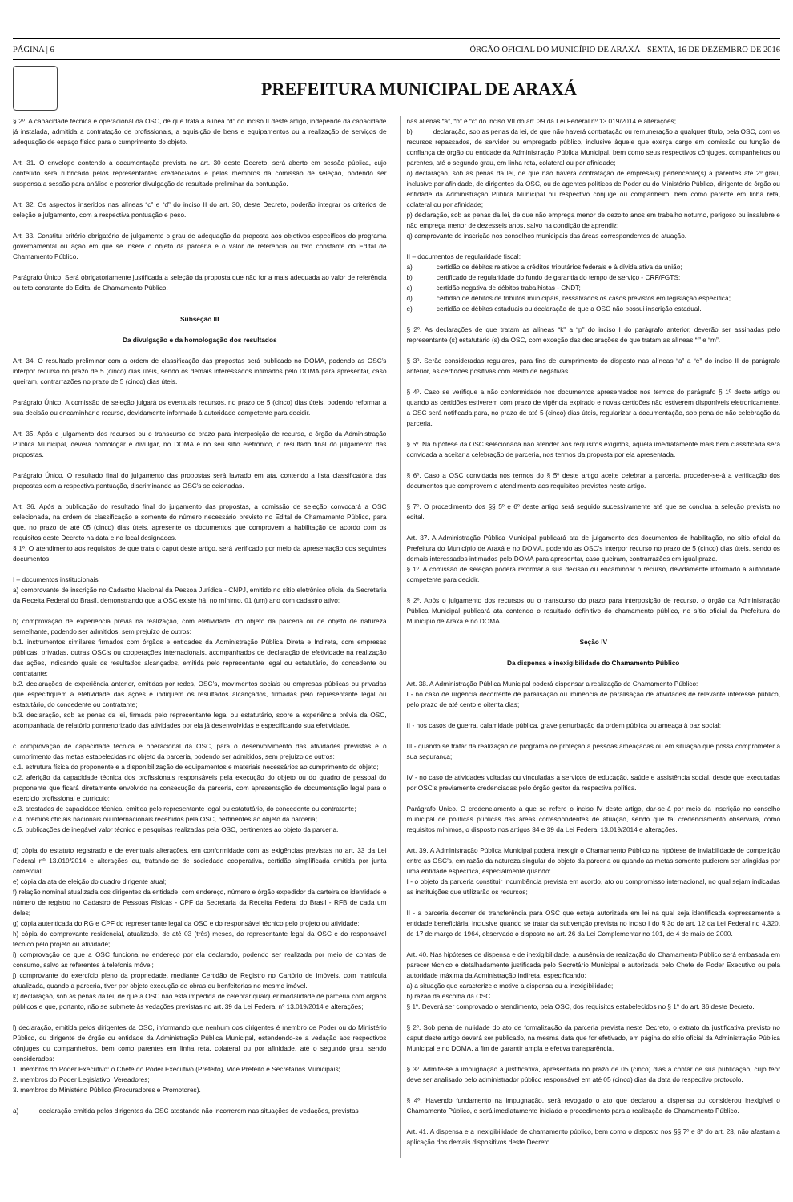PÁGINA | 6 ÓRGÃO OFICIAL DO MUNICÍPIO DE ARAXÁ - SEXTA, 16 DE DEZEMBRO DE 2016
PREFEITURA MUNICIPAL DE ARAXÁ
§ 2º. A capacidade técnica e operacional da OSC, de que trata a alínea “d” do inciso II deste artigo, independe da capacidade já instalada, admitida a contratação de profissionais, a aquisição de bens e equipamentos ou a realização de serviços de adequação de espaço físico para o cumprimento do objeto.
Art. 31. O envelope contendo a documentação prevista no art. 30 deste Decreto, será aberto em sessão pública, cujo conteúdo será rubricado pelos representantes credenciados e pelos membros da comissão de seleção, podendo ser suspensa a sessão para análise e posterior divulgação do resultado preliminar da pontuação.
Art. 32. Os aspectos inseridos nas alíneas “c” e “d” do inciso II do art. 30, deste Decreto, poderão integrar os critérios de seleção e julgamento, com a respectiva pontuação e peso.
Art. 33. Constitui critério obrigatório de julgamento o grau de adequação da proposta aos objetivos específicos do programa governamental ou ação em que se insere o objeto da parceria e o valor de referência ou teto constante do Edital de Chamamento Público.
Parágrafo Único. Será obrigatoriamente justificada a seleção da proposta que não for a mais adequada ao valor de referência ou teto constante do Edital de Chamamento Público.
Subseção III
Da divulgação e da homologação dos resultados
Art. 34. O resultado preliminar com a ordem de classificação das propostas será publicado no DOMA, podendo as OSC’s interpor recurso no prazo de 5 (cinco) dias úteis, sendo os demais interessados intimados pelo DOMA para apresentar, caso queiram, contrarrazões no prazo de 5 (cinco) dias úteis.
Parágrafo Único. A comissão de seleção julgará os eventuais recursos, no prazo de 5 (cinco) dias úteis, podendo reformar a sua decisão ou encaminhar o recurso, devidamente informado à autoridade competente para decidir.
Art. 35. Após o julgamento dos recursos ou o transcurso do prazo para interposição de recurso, o órgão da Administração Pública Municipal, deverá homologar e divulgar, no DOMA e no seu sítio eletrônico, o resultado final do julgamento das propostas.
Parágrafo Único. O resultado final do julgamento das propostas será lavrado em ata, contendo a lista classificatória das propostas com a respectiva pontuação, discriminando as OSC’s selecionadas.
Art. 36. Após a publicação do resultado final do julgamento das propostas, a comissão de seleção convocará a OSC selecionada, na ordem de classificação e somente do número necessário previsto no Edital de Chamamento Público, para que, no prazo de até 05 (cinco) dias úteis, apresente os documentos que comprovem a habilitação de acordo com os requisitos deste Decreto na data e no local designados.
§ 1º. O atendimento aos requisitos de que trata o caput deste artigo, será verificado por meio da apresentação dos seguintes documentos:
I – documentos institucionais:
a) comprovante de inscrição no Cadastro Nacional da Pessoa Jurídica - CNPJ, emitido no sítio eletrônico oficial da Secretaria da Receita Federal do Brasil, demonstrando que a OSC existe há, no mínimo, 01 (um) ano com cadastro ativo;
b) comprovação de experiência prévia na realização, com efetividade, do objeto da parceria ou de objeto de natureza semelhante, podendo ser admitidos, sem prejuízo de outros:
b.1. instrumentos similares firmados com órgãos e entidades da Administração Pública Direta e Indireta, com empresas públicas, privadas, outras OSC’s ou cooperações internacionais, acompanhados de declaração de efetividade na realização das ações, indicando quais os resultados alcançados, emitida pelo representante legal ou estatutário, do concedente ou contratante;
b.2. declarações de experiência anterior, emitidas por redes, OSC’s, movimentos sociais ou empresas públicas ou privadas que especifiquem a efetividade das ações e indiquem os resultados alcançados, firmadas pelo representante legal ou estatutário, do concedente ou contratante;
b.3. declaração, sob as penas da lei, firmada pelo representante legal ou estatutário, sobre a experiência prévia da OSC, acompanhada de relatório pormenorizado das atividades por ela já desenvolvidas e especificando sua efetividade.
c comprovação de capacidade técnica e operacional da OSC, para o desenvolvimento das atividades previstas e o cumprimento das metas estabelecidas no objeto da parceria, podendo ser admitidos, sem prejuízo de outros:
c.1. estrutura física do proponente e a disponibilização de equipamentos e materiais necessários ao cumprimento do objeto;
c.2. aferição da capacidade técnica dos profissionais responsáveis pela execução do objeto ou do quadro de pessoal do proponente que ficará diretamente envolvido na consecução da parceria, com apresentação de documentação legal para o exercício profissional e currículo;
c.3. atestados de capacidade técnica, emitida pelo representante legal ou estatutário, do concedente ou contratante;
c.4. prêmios oficiais nacionais ou internacionais recebidos pela OSC, pertinentes ao objeto da parceria;
c.5. publicações de inegável valor técnico e pesquisas realizadas pela OSC, pertinentes ao objeto da parceria.
d) cópia do estatuto registrado e de eventuais alterações, em conformidade com as exigências previstas no art. 33 da Lei Federal nº 13.019/2014 e alterações ou, tratando-se de sociedade cooperativa, certidão simplificada emitida por junta comercial;
e) cópia da ata de eleição do quadro dirigente atual;
f) relação nominal atualizada dos dirigentes da entidade, com endereço, número e órgão expedidor da carteira de identidade e número de registro no Cadastro de Pessoas Físicas - CPF da Secretaria da Receita Federal do Brasil - RFB de cada um deles;
g) cópia autenticada do RG e CPF do representante legal da OSC e do responsável técnico pelo projeto ou atividade;
h) cópia do comprovante residencial, atualizado, de até 03 (três) meses, do representante legal da OSC e do responsável técnico pelo projeto ou atividade;
i) comprovação de que a OSC funciona no endereço por ela declarado, podendo ser realizada por meio de contas de consumo, salvo as referentes à telefonia móvel;
j) comprovante do exercício pleno da propriedade, mediante Certidão de Registro no Cartório de Imóveis, com matrícula atualizada, quando a parceria, tiver por objeto execução de obras ou benfeitorias no mesmo imóvel.
k) declaração, sob as penas da lei, de que a OSC não está impedida de celebrar qualquer modalidade de parceria com órgãos públicos e que, portanto, não se submete às vedações previstas no art. 39 da Lei Federal nº 13.019/2014 e alterações;
l) declaração, emitida pelos dirigentes da OSC, informando que nenhum dos dirigentes é membro de Poder ou do Ministério Público, ou dirigente de órgão ou entidade da Administração Pública Municipal, estendendo-se a vedação aos respectivos cônjuges ou companheiros, bem como parentes em linha reta, colateral ou por afinidade, até o segundo grau, sendo considerados:
1. membros do Poder Executivo: o Chefe do Poder Executivo (Prefeito), Vice Prefeito e Secretários Municipais;
2. membros do Poder Legislativo: Vereadores;
3. membros do Ministério Público (Procuradores e Promotores).
a) declaração emitida pelos dirigentes da OSC atestando não incorrerem nas situações de vedações, previstas
nas alienas “a”, “b” e “c” do inciso VII do art. 39 da Lei Federal nº 13.019/2014 e alterações;
b) declaração, sob as penas da lei, de que não haverá contratação ou remuneração a qualquer título, pela OSC, com os recursos repassados, de servidor ou empregado público, inclusive àquele que exerça cargo em comissão ou função de confiança de órgão ou entidade da Administração Pública Municipal, bem como seus respectivos cônjuges, companheiros ou parentes, até o segundo grau, em linha reta, colateral ou por afinidade;
o) declaração, sob as penas da lei, de que não haverá contratação de empresa(s) pertencente(s) a parentes até 2º grau, inclusive por afinidade, de dirigentes da OSC, ou de agentes políticos de Poder ou do Ministério Público, dirigente de órgão ou entidade da Administração Pública Municipal ou respectivo cônjuge ou companheiro, bem como parente em linha reta, colateral ou por afinidade;
p) declaração, sob as penas da lei, de que não emprega menor de dezoito anos em trabalho noturno, perigoso ou insalubre e não emprega menor de dezesseis anos, salvo na condição de aprendiz;
q) comprovante de inscrição nos conselhos municipais das áreas correspondentes de atuação.
II – documentos de regularidade fiscal:
a) certidão de débitos relativos a créditos tributários federais e à dívida ativa da união;
b) certificado de regularidade do fundo de garantia do tempo de serviço - CRF/FGTS;
c) certidão negativa de débitos trabalhistas - CNDT;
d) certidão de débitos de tributos municipais, ressalvados os casos previstos em legislação específica;
e) certidão de débitos estaduais ou declaração de que a OSC não possui inscrição estadual.
§ 2º. As declarações de que tratam as alíneas “k” a “p” do inciso I do parágrafo anterior, deverão ser assinadas pelo representante (s) estatutário (s) da OSC, com exceção das declarações de que tratam as alíneas “l” e “m”.
§ 3º. Serão consideradas regulares, para fins de cumprimento do disposto nas alíneas “a” a “e” do inciso II do parágrafo anterior, as certidões positivas com efeito de negativas.
§ 4º. Caso se verifique a não conformidade nos documentos apresentados nos termos do parágrafo § 1º deste artigo ou quando as certidões estiverem com prazo de vigência expirado e novas certidões não estiverem disponíveis eletronicamente, a OSC será notificada para, no prazo de até 5 (cinco) dias úteis, regularizar a documentação, sob pena de não celebração da parceria.
§ 5º. Na hipótese da OSC selecionada não atender aos requisitos exigidos, aquela imediatamente mais bem classificada será convidada a aceitar a celebração de parceria, nos termos da proposta por ela apresentada.
§ 6º. Caso a OSC convidada nos termos do § 5º deste artigo aceite celebrar a parceria, proceder-se-á a verificação dos documentos que comprovem o atendimento aos requisitos previstos neste artigo.
§ 7º. O procedimento dos §§ 5º e 6º deste artigo será seguido sucessivamente até que se conclua a seleção prevista no edital.
Art. 37. A Administração Pública Municipal publicará ata de julgamento dos documentos de habilitação, no sítio oficial da Prefeitura do Município de Araxá e no DOMA, podendo as OSC’s interpor recurso no prazo de 5 (cinco) dias úteis, sendo os demais interessados intimados pelo DOMA para apresentar, caso queiram, contrarrazões em igual prazo.
§ 1º. A comissão de seleção poderá reformar a sua decisão ou encaminhar o recurso, devidamente informado à autoridade competente para decidir.
§ 2º. Após o julgamento dos recursos ou o transcurso do prazo para interposição de recurso, o órgão da Administração Pública Municipal publicará ata contendo o resultado definitivo do chamamento público, no sítio oficial da Prefeitura do Município de Araxá e no DOMA.
Seção IV
Da dispensa e inexigibilidade do Chamamento Público
Art. 38. A Administração Pública Municipal poderá dispensar a realização do Chamamento Público:
I - no caso de urgência decorrente de paralisação ou iminência de paralisação de atividades de relevante interesse público, pelo prazo de até cento e oitenta dias;
II - nos casos de guerra, calamidade pública, grave perturbação da ordem pública ou ameaça à paz social;
III - quando se tratar da realização de programa de proteção a pessoas ameaçadas ou em situação que possa comprometer a sua segurança;
IV - no caso de atividades voltadas ou vinculadas a serviços de educação, saúde e assistência social, desde que executadas por OSC’s previamente credenciadas pelo órgão gestor da respectiva política.
Parágrafo Único. O credenciamento a que se refere o inciso IV deste artigo, dar-se-á por meio da inscrição no conselho municipal de políticas públicas das áreas correspondentes de atuação, sendo que tal credenciamento observará, como requisitos mínimos, o disposto nos artigos 34 e 39 da Lei Federal 13.019/2014 e alterações.
Art. 39. A Administração Pública Municipal poderá inexigir o Chamamento Público na hipótese de inviabilidade de competição entre as OSC’s, em razão da natureza singular do objeto da parceria ou quando as metas somente puderem ser atingidas por uma entidade específica, especialmente quando:
I - o objeto da parceria constituir incumbência prevista em acordo, ato ou compromisso internacional, no qual sejam indicadas as instituições que utilizarão os recursos;
II - a parceria decorrer de transferência para OSC que esteja autorizada em lei na qual seja identificada expressamente a entidade beneficiária, inclusive quando se tratar da subvenção prevista no inciso I do § 3o do art. 12 da Lei Federal no 4.320, de 17 de março de 1964, observado o disposto no art. 26 da Lei Complementar no 101, de 4 de maio de 2000.
Art. 40. Nas hipóteses de dispensa e de inexigibilidade, a ausência de realização do Chamamento Público será embasada em parecer técnico e detalhadamente justificada pelo Secretário Municipal e autorizada pelo Chefe do Poder Executivo ou pela autoridade máxima da Administração Indireta, especificando:
a) a situação que caracterize e motive a dispensa ou a inexigibilidade;
b) razão da escolha da OSC.
§ 1º. Deverá ser comprovado o atendimento, pela OSC, dos requisitos estabelecidos no § 1º do art. 36 deste Decreto.
§ 2º. Sob pena de nulidade do ato de formalização da parceria prevista neste Decreto, o extrato da justificativa previsto no caput deste artigo deverá ser publicado, na mesma data que for efetivado, em página do sítio oficial da Administração Pública Municipal e no DOMA, a fim de garantir ampla e efetiva transparência.
§ 3º. Admite-se a impugnação à justificativa, apresentada no prazo de 05 (cinco) dias a contar de sua publicação, cujo teor deve ser analisado pelo administrador público responsável em até 05 (cinco) dias da data do respectivo protocolo.
§ 4º. Havendo fundamento na impugnação, será revogado o ato que declarou a dispensa ou considerou inexigível o Chamamento Público, e será imediatamente iniciado o procedimento para a realização do Chamamento Público.
Art. 41. A dispensa e a inexigibilidade de chamamento público, bem como o disposto nos §§ 7º e 8º do art. 23, não afastam a aplicação dos demais dispositivos deste Decreto.